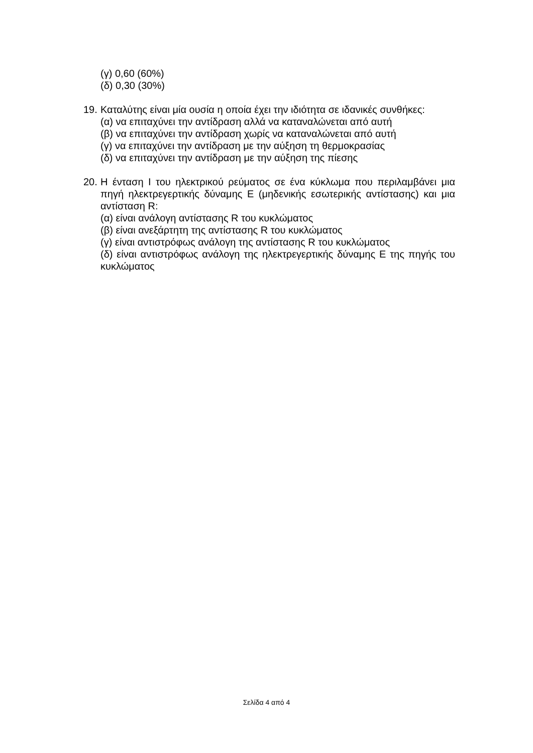(γ) 0,60 (60%)
(δ) 0,30 (30%)
19.
Καταλύτης είναι μία ουσία η οποία έχει την ιδιότητα σε ιδανικές συνθήκες:
(α) να επιταχύνει την αντίδραση αλλά να καταναλώνεται από αυτή
(β) να επιταχύνει την αντίδραση χωρίς να καταναλώνεται από αυτή
(γ) να επιταχύνει την αντίδραση με την αύξηση τη θερμοκρασίας
(δ) να επιταχύνει την αντίδραση με την αύξηση της πίεσης
20.
Η ένταση Ι του ηλεκτρικού ρεύματος σε ένα κύκλωμα που περιλαμβάνει μια πηγή ηλεκτρεγερτικής δύναμης Ε (μηδενικής εσωτερικής αντίστασης) και μια αντίσταση R:
(α) είναι ανάλογη αντίστασης R του κυκλώματος
(β) είναι ανεξάρτητη της αντίστασης R του κυκλώματος
(γ) είναι αντιστρόφως ανάλογη της αντίστασης R του κυκλώματος
(δ) είναι αντιστρόφως ανάλογη της ηλεκτρεγερτικής δύναμης Ε της πηγής του κυκλώματος
Σελίδα 4 από 4